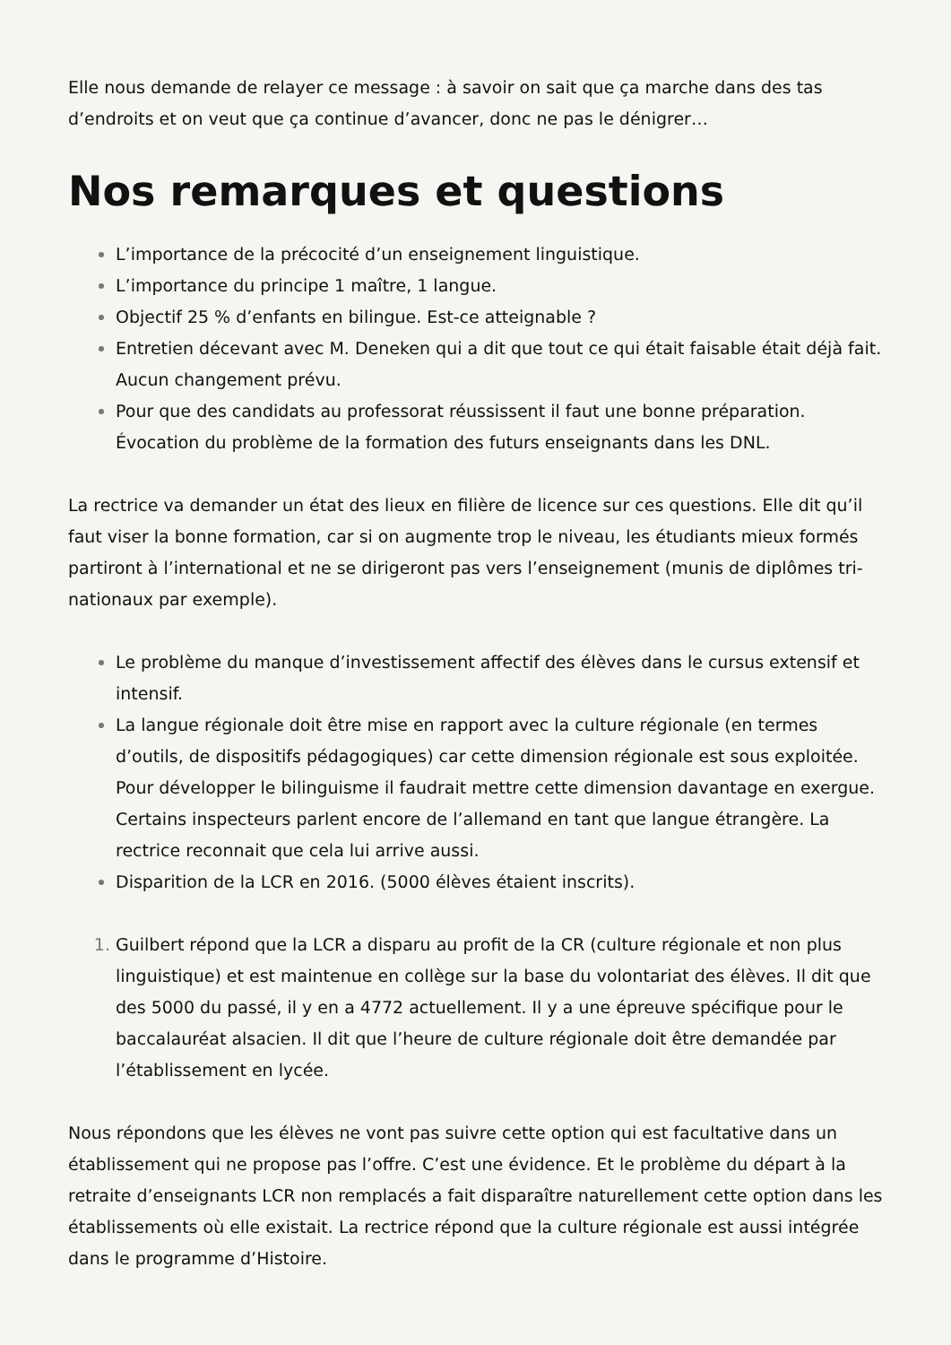Elle nous demande de relayer ce message : à savoir on sait que ça marche dans des tas d’endroits et on veut que ça continue d’avancer, donc ne pas le dénigrer…
Nos remarques et questions
L’importance de la précocité d’un enseignement linguistique.
L’importance du principe 1 maître, 1 langue.
Objectif 25 % d’enfants en bilingue. Est-ce atteignable ?
Entretien décevant avec M. Deneken qui a dit que tout ce qui était faisable était déjà fait. Aucun changement prévu.
Pour que des candidats au professorat réussissent il faut une bonne préparation. Évocation du problème de la formation des futurs enseignants dans les DNL.
La rectrice va demander un état des lieux en filière de licence sur ces questions. Elle dit qu’il faut viser la bonne formation, car si on augmente trop le niveau, les étudiants mieux formés partiront à l’international et ne se dirigeront pas vers l’enseignement (munis de diplômes tri-nationaux par exemple).
Le problème du manque d’investissement affectif des élèves dans le cursus extensif et intensif.
La langue régionale doit être mise en rapport avec la culture régionale (en termes d’outils, de dispositifs pédagogiques) car cette dimension régionale est sous exploitée. Pour développer le bilinguisme il faudrait mettre cette dimension davantage en exergue. Certains inspecteurs parlent encore de l’allemand en tant que langue étrangère. La rectrice reconnait que cela lui arrive aussi.
Disparition de la LCR en 2016. (5000 élèves étaient inscrits).
Guilbert répond que la LCR a disparu au profit de la CR (culture régionale et non plus linguistique) et est maintenue en collège sur la base du volontariat des élèves. Il dit que des 5000 du passé, il y en a 4772 actuellement. Il y a une épreuve spécifique pour le baccalauréat alsacien. Il dit que l’heure de culture régionale doit être demandée par l’établissement en lycée.
Nous répondons que les élèves ne vont pas suivre cette option qui est facultative dans un établissement qui ne propose pas l’offre. C’est une évidence. Et le problème du départ à la retraite d’enseignants LCR non remplacés a fait disparaître naturellement cette option dans les établissements où elle existait. La rectrice répond que la culture régionale est aussi intégrée dans le programme d’Histoire.